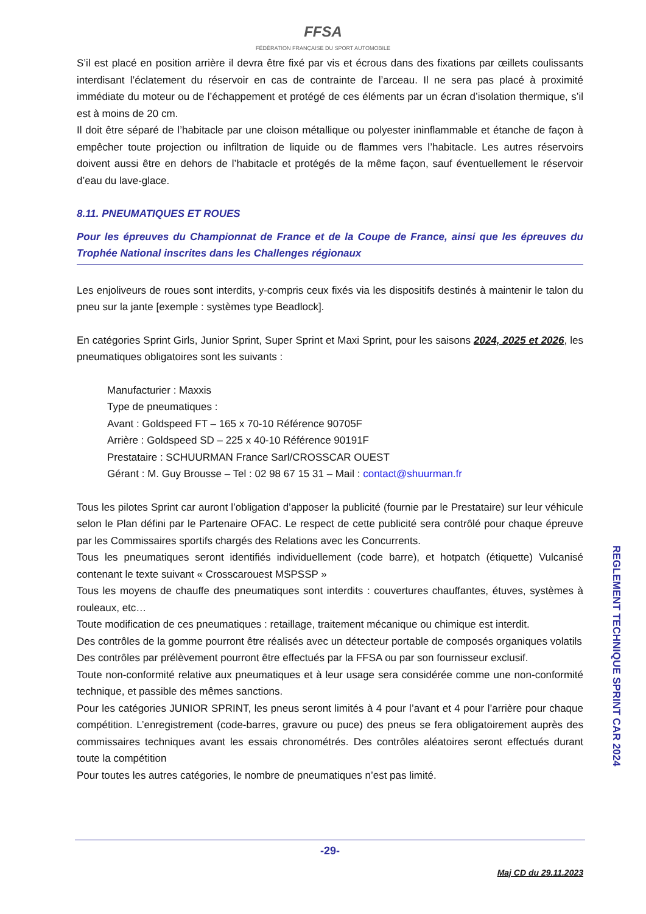FFSA
FÉDÉRATION FRANÇAISE DU SPORT AUTOMOBILE
S’il est placé en position arrière il devra être fixé par vis et écrous dans des fixations par œillets coulissants interdisant l’éclatement du réservoir en cas de contrainte de l’arceau. Il ne sera pas placé à proximité immédiate du moteur ou de l’échappement et protégé de ces éléments par un écran d’isolation thermique, s’il est à moins de 20 cm.
Il doit être séparé de l’habitacle par une cloison métallique ou polyester ininflammable et étanche de façon à empêcher toute projection ou infiltration de liquide ou de flammes vers l’habitacle. Les autres réservoirs doivent aussi être en dehors de l’habitacle et protégés de la même façon, sauf éventuellement le réservoir d’eau du lave-glace.
8.11. PNEUMATIQUES ET ROUES
Pour les épreuves du Championnat de France et de la Coupe de France, ainsi que les épreuves du Trophée National inscrites dans les Challenges régionaux
Les enjoliveurs de roues sont interdits, y-compris ceux fixés via les dispositifs destinés à maintenir le talon du pneu sur la jante [exemple : systèmes type Beadlock].
En catégories Sprint Girls, Junior Sprint, Super Sprint et Maxi Sprint, pour les saisons 2024, 2025 et 2026, les pneumatiques obligatoires sont les suivants :
Manufacturier : Maxxis
Type de pneumatiques :
Avant : Goldspeed FT – 165 x 70-10 Référence 90705F
Arrière : Goldspeed SD – 225 x 40-10 Référence 90191F
Prestataire : SCHUURMAN France Sarl/CROSSCAR OUEST
Gérant : M. Guy Brousse – Tel : 02 98 67 15 31 – Mail : contact@shuurman.fr
Tous les pilotes Sprint car auront l’obligation d’apposer la publicité (fournie par le Prestataire) sur leur véhicule selon le Plan défini par le Partenaire OFAC. Le respect de cette publicité sera contrôlé pour chaque épreuve par les Commissaires sportifs chargés des Relations avec les Concurrents.
Tous les pneumatiques seront identifiés individuellement (code barre), et hotpatch (étiquette) Vulcanisé contenant le texte suivant « Crosscarouest MSPSSP »
Tous les moyens de chauffe des pneumatiques sont interdits : couvertures chauffantes, étuves, systèmes à rouleaux, etc…
Toute modification de ces pneumatiques : retaillage, traitement mécanique ou chimique est interdit.
Des contrôles de la gomme pourront être réalisés avec un détecteur portable de composés organiques volatils
Des contrôles par prélèvement pourront être effectués par la FFSA ou par son fournisseur exclusif.
Toute non-conformité relative aux pneumatiques et à leur usage sera considérée comme une non-conformité technique, et passible des mêmes sanctions.
Pour les catégories JUNIOR SPRINT, les pneus seront limités à 4 pour l’avant et 4 pour l’arrière pour chaque compétition. L’enregistrement (code-barres, gravure ou puce) des pneus se fera obligatoirement auprès des commissaires techniques avant les essais chronométrés. Des contrôles aléatoires seront effectués durant toute la compétition
Pour toutes les autres catégories, le nombre de pneumatiques n’est pas limité.
REGLEMENT TECHNIQUE SPRINT CAR 2024
-29-
Maj CD du 29.11.2023